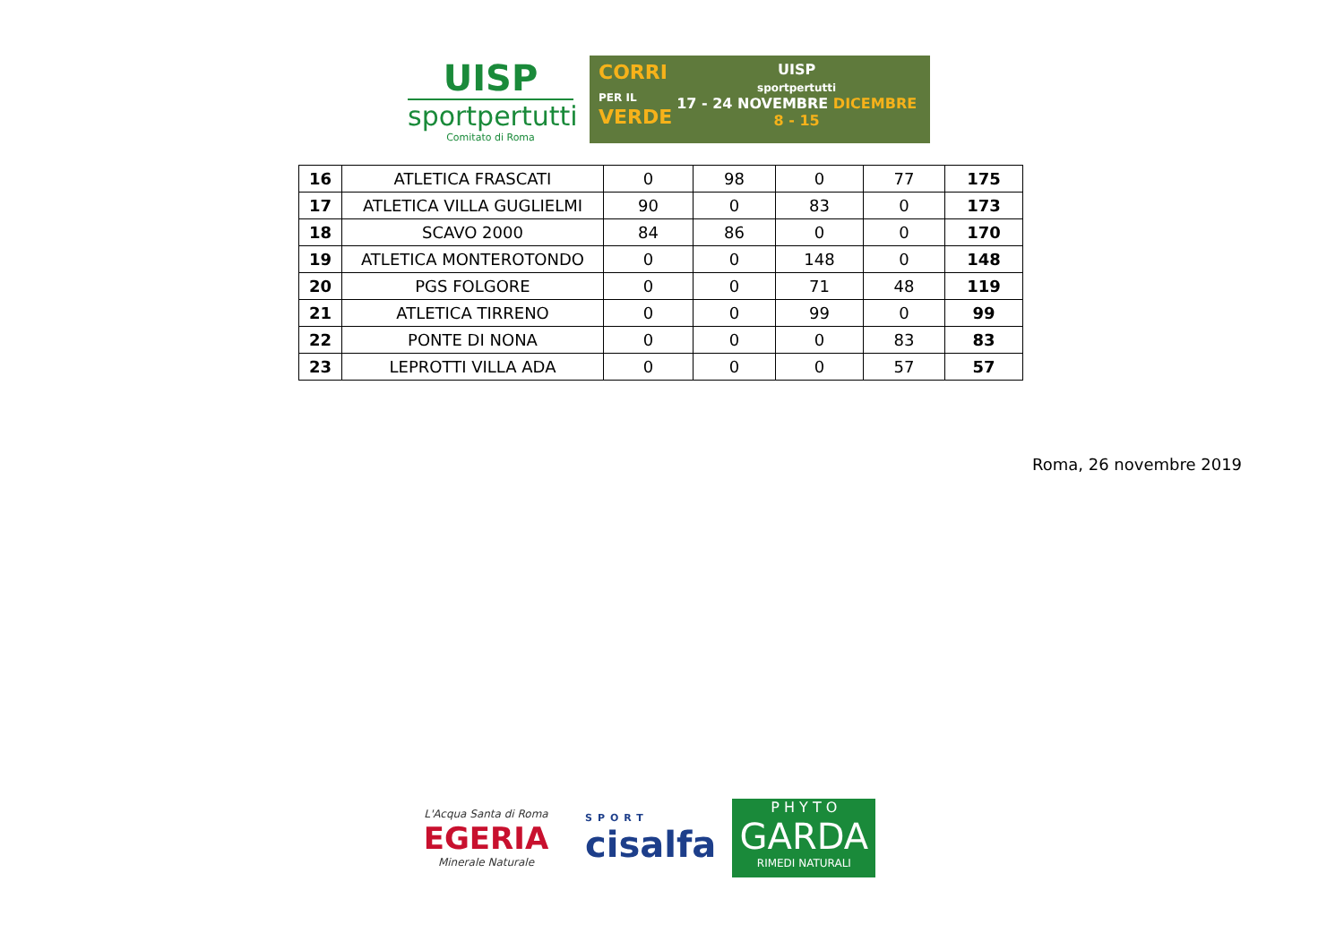UISP
sportpertutti
Comitato di Roma
CORRI
PER IL
VERDE
UISP
sportpertutti
17 - 24 NOVEMBRE DICEMBRE 8 - 15
| 16 | ATLETICA FRASCATI | 0 | 98 | 0 | 77 | 175 |
| 17 | ATLETICA VILLA GUGLIELMI | 90 | 0 | 83 | 0 | 173 |
| 18 | SCAVO 2000 | 84 | 86 | 0 | 0 | 170 |
| 19 | ATLETICA MONTEROTONDO | 0 | 0 | 148 | 0 | 148 |
| 20 | PGS FOLGORE | 0 | 0 | 71 | 48 | 119 |
| 21 | ATLETICA TIRRENO | 0 | 0 | 99 | 0 | 99 |
| 22 | PONTE DI NONA | 0 | 0 | 0 | 83 | 83 |
| 23 | LEPROTTI VILLA ADA | 0 | 0 | 0 | 57 | 57 |
Roma, 26 novembre 2019
L'Acqua Santa di Roma
EGERIA
Minerale Naturale
SPORT
cisalfa
P H Y T O
GARDA
RIMEDI NATURALI